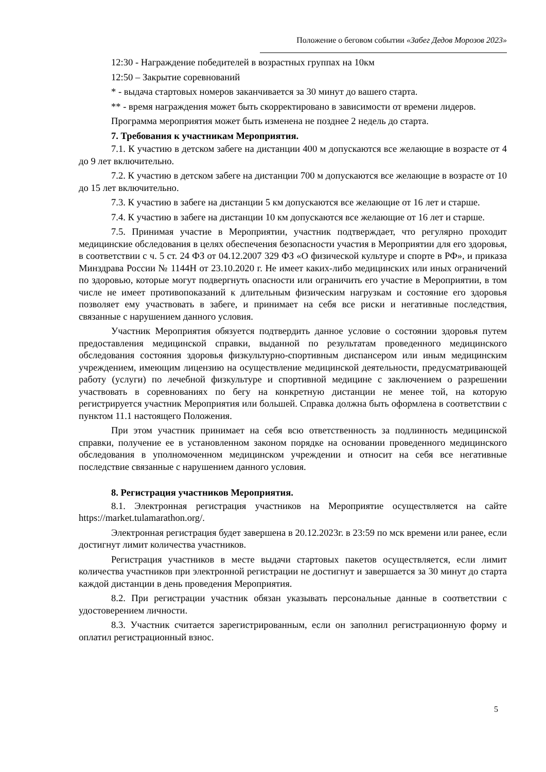Положение о беговом событии «Забег Дедов Морозов 2023»
12:30 - Награждение победителей в возрастных группах на 10км
12:50 – Закрытие соревнований
* - выдача стартовых номеров заканчивается за 30 минут до вашего старта.
** - время награждения может быть скорректировано в зависимости от времени лидеров.
Программа мероприятия может быть изменена не позднее 2 недель до старта.
7. Требования к участникам Мероприятия.
7.1. К участию в детском забеге на дистанции 400 м допускаются все желающие в возрасте от 4 до 9 лет включительно.
7.2. К участию в детском забеге на дистанции 700 м допускаются все желающие в возрасте от 10 до 15 лет включительно.
7.3. К участию в забеге на дистанции 5 км допускаются все желающие от 16 лет и старше.
7.4. К участию в забеге на дистанции 10 км допускаются все желающие от 16 лет и старше.
7.5. Принимая участие в Мероприятии, участник подтверждает, что регулярно проходит медицинские обследования в целях обеспечения безопасности участия в Мероприятии для его здоровья, в соответствии с ч. 5 ст. 24 ФЗ от 04.12.2007 329 ФЗ «О физической культуре и спорте в РФ», и приказа Минздрава России № 1144Н от 23.10.2020 г. Не имеет каких-либо медицинских или иных ограничений по здоровью, которые могут подвергнуть опасности или ограничить его участие в Мероприятии, в том числе не имеет противопоказаний к длительным физическим нагрузкам и состояние его здоровья позволяет ему участвовать в забеге, и принимает на себя все риски и негативные последствия, связанные с нарушением данного условия.
Участник Мероприятия обязуется подтвердить данное условие о состоянии здоровья путем предоставления медицинской справки, выданной по результатам проведенного медицинского обследования состояния здоровья физкультурно-спортивным диспансером или иным медицинским учреждением, имеющим лицензию на осуществление медицинской деятельности, предусматривающей работу (услуги) по лечебной физкультуре и спортивной медицине с заключением о разрешении участвовать в соревнованиях по бегу на конкретную дистанции не менее той, на которую регистрируется участник Мероприятия или большей. Справка должна быть оформлена в соответствии с пунктом 11.1 настоящего Положения.
При этом участник принимает на себя всю ответственность за подлинность медицинской справки, получение ее в установленном законом порядке на основании проведенного медицинского обследования в уполномоченном медицинском учреждении и относит на себя все негативные последствие связанные с нарушением данного условия.
8. Регистрация участников Мероприятия.
8.1. Электронная регистрация участников на Мероприятие осуществляется на сайте https://market.tulamarathon.org/.
Электронная регистрация будет завершена в 20.12.2023г. в 23:59 по мск времени или ранее, если достигнут лимит количества участников.
Регистрация участников в месте выдачи стартовых пакетов осуществляется, если лимит количества участников при электронной регистрации не достигнут и завершается за 30 минут до старта каждой дистанции в день проведения Мероприятия.
8.2. При регистрации участник обязан указывать персональные данные в соответствии с удостоверением личности.
8.3. Участник считается зарегистрированным, если он заполнил регистрационную форму и оплатил регистрационный взнос.
5